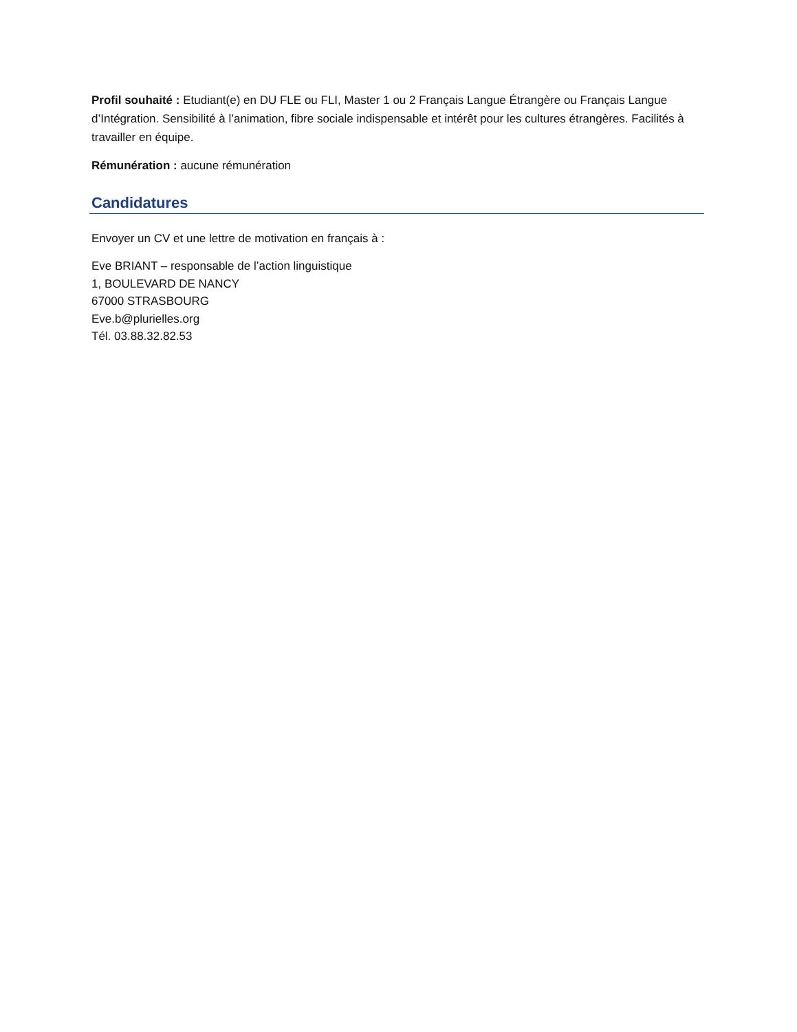Profil souhaité : Etudiant(e) en DU FLE ou FLI, Master 1 ou 2 Français Langue Étrangère ou Français Langue d’Intégration. Sensibilité à l’animation, fibre sociale indispensable et intérêt pour les cultures étrangères. Facilités à travailler en équipe.
Rémunération : aucune rémunération
Candidatures
Envoyer un CV et une lettre de motivation en français à :
Eve BRIANT – responsable de l’action linguistique
1, BOULEVARD DE NANCY
67000 STRASBOURG
Eve.b@plurielles.org
Tél. 03.88.32.82.53